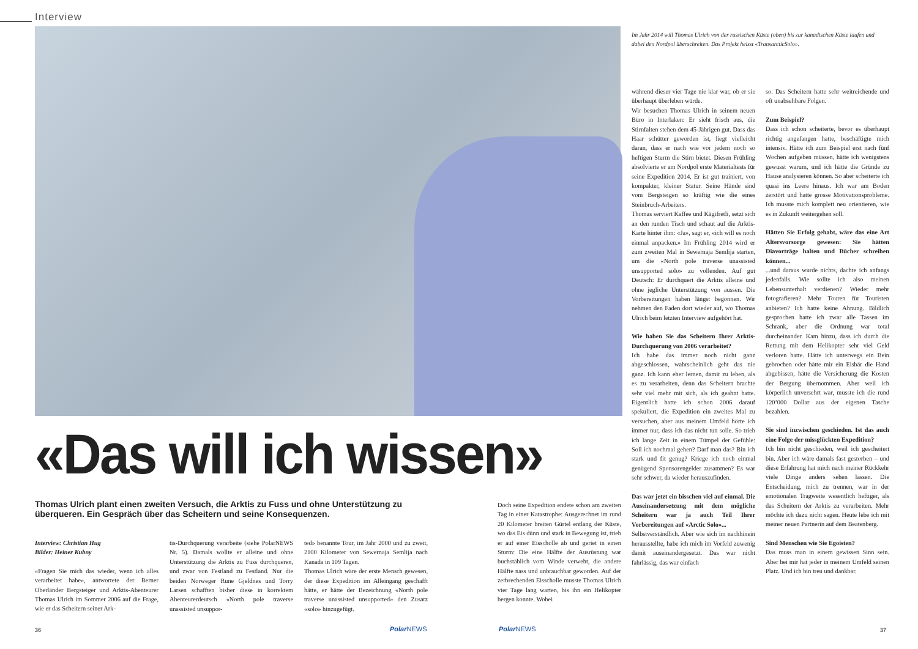Interview
Im Jahr 2014 will Thomas Ulrich von der russischen Küste (oben) bis zur kanadischen Küste laufen und dabei den Nordpol überschreiten. Das Projekt heisst «TransarcticSolo».
«Das will ich wissen»
Thomas Ulrich plant einen zweiten Versuch, die Arktis zu Fuss und ohne Unterstützung zu überqueren. Ein Gespräch über das Scheitern und seine Konsequenzen.
Interview: Christian Hug
Bilder: Heiner Kubny
«Fragen Sie mich das wieder, wenn ich alles verarbeitet habe», antwortete der Berner Oberländer Bergsteiger und Arktis-Abenteurer Thomas Ulrich im Sommer 2006 auf die Frage, wie er das Scheitern seiner Ark-
tis-Durchquerung verarbeite (siehe PolarNEWS Nr. 5). Damals wollte er alleine und ohne Unterstützung die Arktis zu Fuss durchqueren, und zwar von Festland zu Festland. Nur die beiden Norweger Rune Gjeldnes und Torry Larsen schafften bisher diese in korrektem Abenteurerdeutsch «North pole traverse unassisted unsuppor-
ted» benannte Tour, im Jahr 2000 und zu zweit, 2100 Kilometer von Sewernaja Semlija nach Kanada in 109 Tagen.
Thomas Ulrich wäre der erste Mensch gewesen, der diese Expedition im Alleingang geschafft hätte, er hätte der Bezeichnung «North pole traverse unassisted unsupported» den Zusatz «solo» hinzugefügt.
Doch seine Expedition endete schon am zweiten Tag in einer Katastrophe: Ausgerechnet im rund 20 Kilometer breiten Gürtel entlang der Küste, wo das Eis dünn und stark in Bewegung ist, trieb er auf einer Eisscholle ab und geriet in einen Sturm: Die eine Hälfte der Ausrüstung war buchstäblich vom Winde verweht, die andere Hälfte nass und unbrauchbar geworden. Auf der zerbrechenden Eisscholle musste Thomas Ulrich vier Tage lang warten, bis ihn ein Helikopter bergen konnte. Wobei
während dieser vier Tage nie klar war, ob er sie überhaupt überleben würde.
Wir besuchen Thomas Ulrich in seinem neuen Büro in Interlaken: Er sieht frisch aus, die Stirnfalten stehen dem 45-Jährigen gut. Dass das Haar schütter geworden ist, liegt vielleicht daran, dass er nach wie vor jedem noch so heftigen Sturm die Stirn bietet. Diesen Frühling absolvierte er am Nordpol erste Materialtests für seine Expedition 2014. Er ist gut trainiert, von kompakter, kleiner Statur. Seine Hände sind vom Bergsteigen so kräftig wie die eines Steinbruch-Arbeiters.
Thomas serviert Kaffee und Kägifretli, setzt sich an den runden Tisch und schaut auf die Arktis-Karte hinter ihm: «Ja», sagt er, «ich will es noch einmal anpacken.» Im Frühling 2014 wird er zum zweiten Mal in Sewernaja Semlija starten, um die «North pole traverse unassisted unsupported solo» zu vollenden. Auf gut Deutsch: Er durchquert die Arktis alleine und ohne jegliche Unterstützung von aussen. Die Vorbereitungen haben längst begonnen. Wir nehmen den Faden dort wieder auf, wo Thomas Ulrich beim letzten Interview aufgehört hat.
Wie haben Sie das Scheitern Ihrer Arktis-Durchquerung von 2006 verarbeitet?
Ich habe das immer noch nicht ganz abgeschlossen, wahrscheinlich geht das nie ganz. Ich kann eher lernen, damit zu leben, als es zu verarbeiten, denn das Scheitern brachte sehr viel mehr mit sich, als ich geahnt hatte. Eigentlich hatte ich schon 2006 darauf spekuliert, die Expedition ein zweites Mal zu versuchen, aber aus meinem Umfeld hörte ich immer nur, dass ich das nicht tun solle. So trieb ich lange Zeit in einem Tümpel der Gefühle: Soll ich nochmal gehen? Darf man das? Bin ich stark und fit genug? Kriege ich noch einmal genügend Sponsorengelder zusammen? Es war sehr schwer, da wieder herauszufinden.
Das war jetzt ein bisschen viel auf einmal. Die Auseinandersetzung mit dem mögliche Scheitern war ja auch Teil Ihrer Vorbereitungen auf «Arctic Solo»...
Selbstverständlich. Aber wie sich im nachhinein herausstellte, habe ich mich im Vorfeld zuwenig damit auseinandergesetzt. Das war nicht fahrlässig, das war einfach
so. Das Scheitern hatte sehr weitreichende und oft unabsehbare Folgen.
Zum Beispiel?
Dass ich schon scheiterte, bevor es überhaupt richtig angefangen hatte, beschäftigte mich intensiv. Hätte ich zum Beispiel erst nach fünf Wochen aufgeben müssen, hätte ich wenigstens gewusst warum, und ich hätte die Gründe zu Hause analysieren können. So aber scheiterte ich quasi ins Leere hinaus. Ich war am Boden zerstört und hatte grosse Motivationsprobleme. Ich musste mich komplett neu orientieren, wie es in Zukunft weitergehen soll.
Hätten Sie Erfolg gehabt, wäre das eine Art Altersvorsorge gewesen: Sie hätten Diavorträge halten und Bücher schreiben können......und daraus wurde nichts, dachte ich anfangs jedenfalls. Wie sollte ich also meinen Lebensunterhalt verdienen? Wieder mehr fotografieren? Mehr Touren für Touristen anbieten? Ich hatte keine Ahnung. Bildlich gesprochen hatte ich zwar alle Tassen im Schrank, aber die Ordnung war total durcheinander. Kam hinzu, dass ich durch die Rettung mit dem Helikopter sehr viel Geld verloren hatte. Hätte ich unterwegs ein Bein gebrochen oder hätte mir ein Eisbär die Hand abgebissen, hätte die Versicherung die Kosten der Bergung übernommen. Aber weil ich körperlich unversehrt war, musste ich die rund 120’000 Dollar aus der eigenen Tasche bezahlen.
Sie sind inzwischen geschieden. Ist das auch eine Folge der missglückten Expedition?
Ich bin nicht geschieden, weil ich gescheitert bin. Aber ich wäre damals fast gestorben – und diese Erfahrung hat mich nach meiner Rückkehr viele Dinge anders sehen lassen. Die Entscheidung, mich zu trennen, war in der emotionalen Tragweite wesentlich heftiger, als das Scheitern der Arktis zu verarbeiten. Mehr möchte ich dazu nicht sagen. Heute lebe ich mit meiner neuen Partnerin auf dem Beatenberg.
Sind Menschen wie Sie Egoisten?
Das muss man in einem gewissen Sinn sein. Aber bei mir hat jeder in meinem Umfeld seinen Platz. Und ich bin treu und dankbar.
36 Polar NEWS Polar NEWS 37